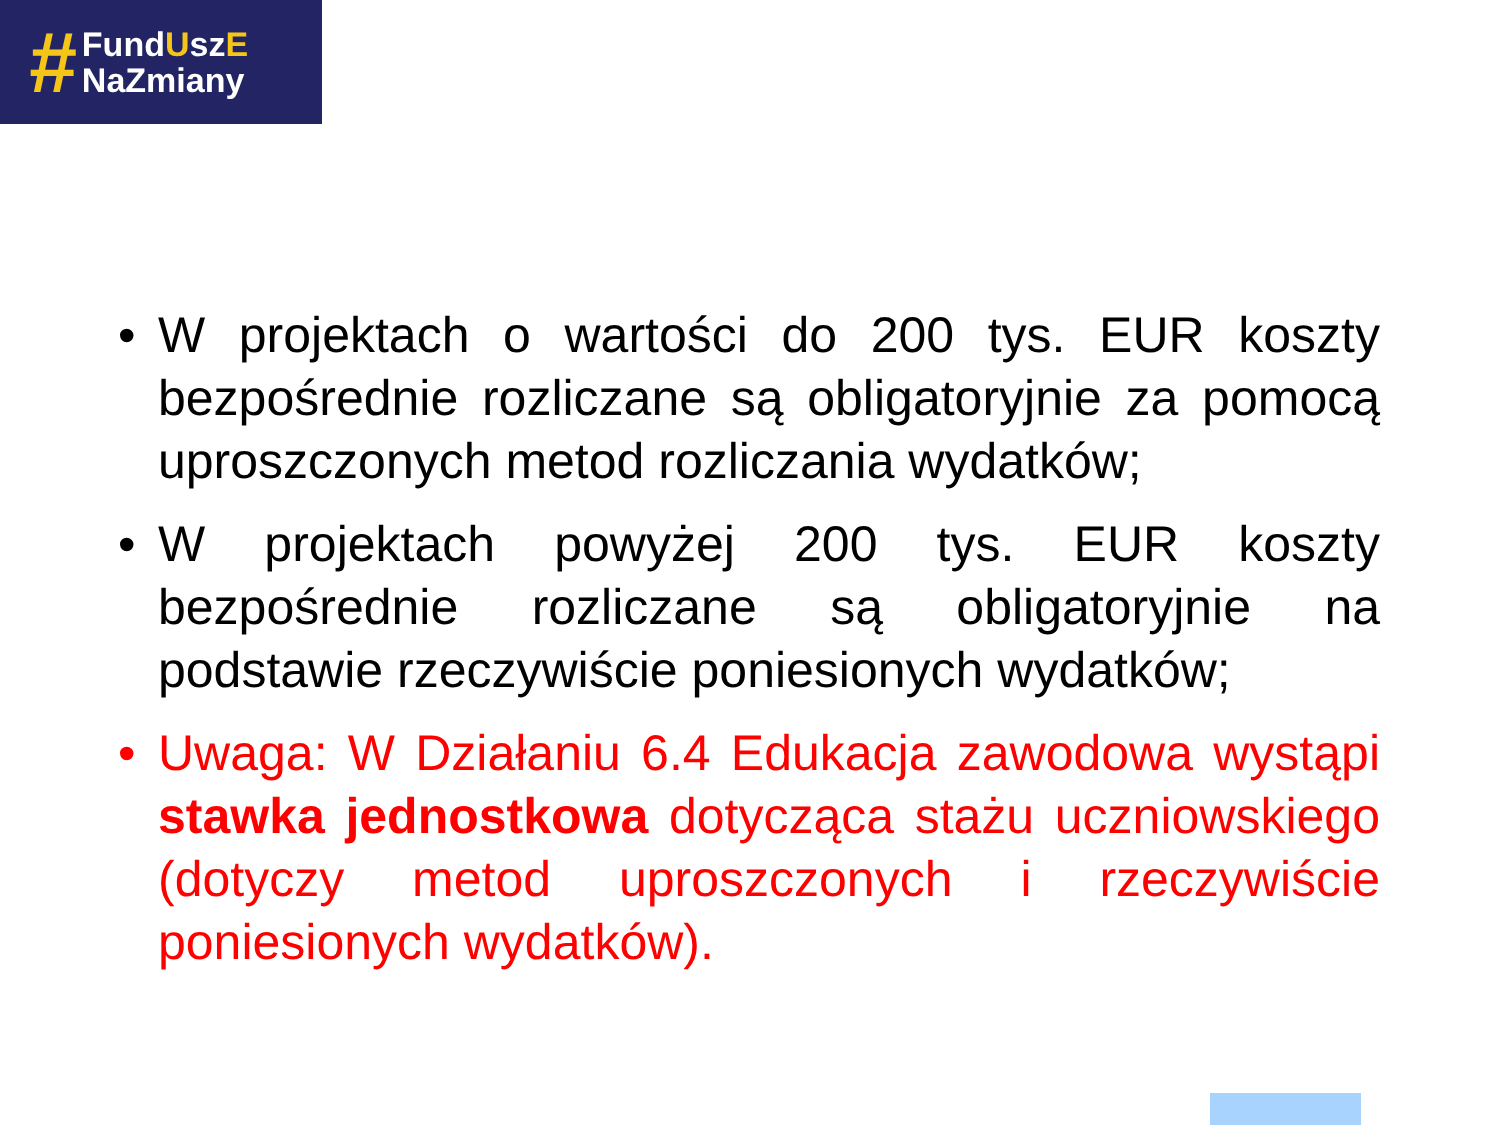#
FundUszE
NaZmiany
• W projektach o wartości do 200 tys. EUR koszty bezpośrednie rozliczane są obligatoryjnie za pomocą uproszczonych metod rozliczania wydatków;
• W projektach powyżej 200 tys. EUR koszty bezpośrednie rozliczane są obligatoryjnie na podstawie rzeczywiście poniesionych wydatków;
• Uwaga: W Działaniu 6.4 Edukacja zawodowa wystąpi stawka jednostkowa dotycząca stażu uczniowskiego (dotyczy metod uproszczonych i rzeczywiście poniesionych wydatków).